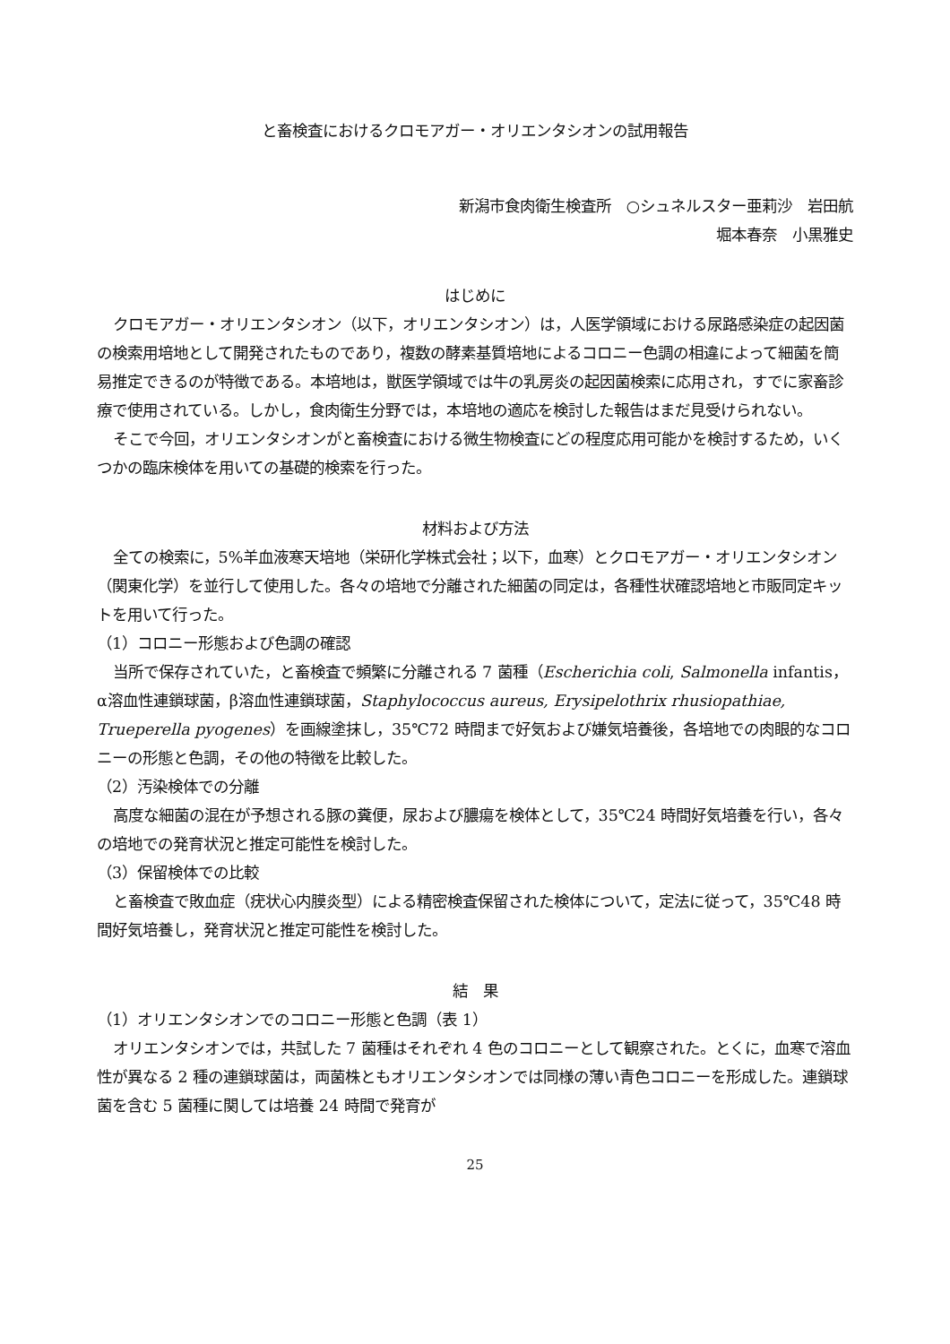と畜検査におけるクロモアガー・オリエンタシオンの試用報告
新潟市食肉衛生検査所　○シュネルスター亜莉沙　岩田航
堀本春奈　小黒雅史
はじめに
クロモアガー・オリエンタシオン（以下，オリエンタシオン）は，人医学領域における尿路感染症の起因菌の検索用培地として開発されたものであり，複数の酵素基質培地によるコロニー色調の相違によって細菌を簡易推定できるのが特徴である。本培地は，獣医学領域では牛の乳房炎の起因菌検索に応用され，すでに家畜診療で使用されている。しかし，食肉衛生分野では，本培地の適応を検討した報告はまだ見受けられない。
そこで今回，オリエンタシオンがと畜検査における微生物検査にどの程度応用可能かを検討するため，いくつかの臨床検体を用いての基礎的検索を行った。
材料および方法
全ての検索に，5%羊血液寒天培地（栄研化学株式会社；以下，血寒）とクロモアガー・オリエンタシオン（関東化学）を並行して使用した。各々の培地で分離された細菌の同定は，各種性状確認培地と市販同定キットを用いて行った。
（1）コロニー形態および色調の確認
当所で保存されていた，と畜検査で頻繁に分離される 7 菌種（Escherichia coli, Salmonella infantis，α溶血性連鎖球菌，β溶血性連鎖球菌，Staphylococcus aureus, Erysipelothrix rhusiopathiae, Trueperella pyogenes）を画線塗抹し，35℃72 時間まで好気および嫌気培養後，各培地での肉眼的なコロニーの形態と色調，その他の特徴を比較した。
（2）汚染検体での分離
高度な細菌の混在が予想される豚の糞便，尿および膿瘍を検体として，35℃24 時間好気培養を行い，各々の培地での発育状況と推定可能性を検討した。
（3）保留検体での比較
と畜検査で敗血症（疣状心内膜炎型）による精密検査保留された検体について，定法に従って，35℃48 時間好気培養し，発育状況と推定可能性を検討した。
結　果
（1）オリエンタシオンでのコロニー形態と色調（表 1）
オリエンタシオンでは，共試した 7 菌種はそれぞれ 4 色のコロニーとして観察された。とくに，血寒で溶血性が異なる 2 種の連鎖球菌は，両菌株ともオリエンタシオンでは同様の薄い青色コロニーを形成した。連鎖球菌を含む 5 菌種に関しては培養 24 時間で発育が
25